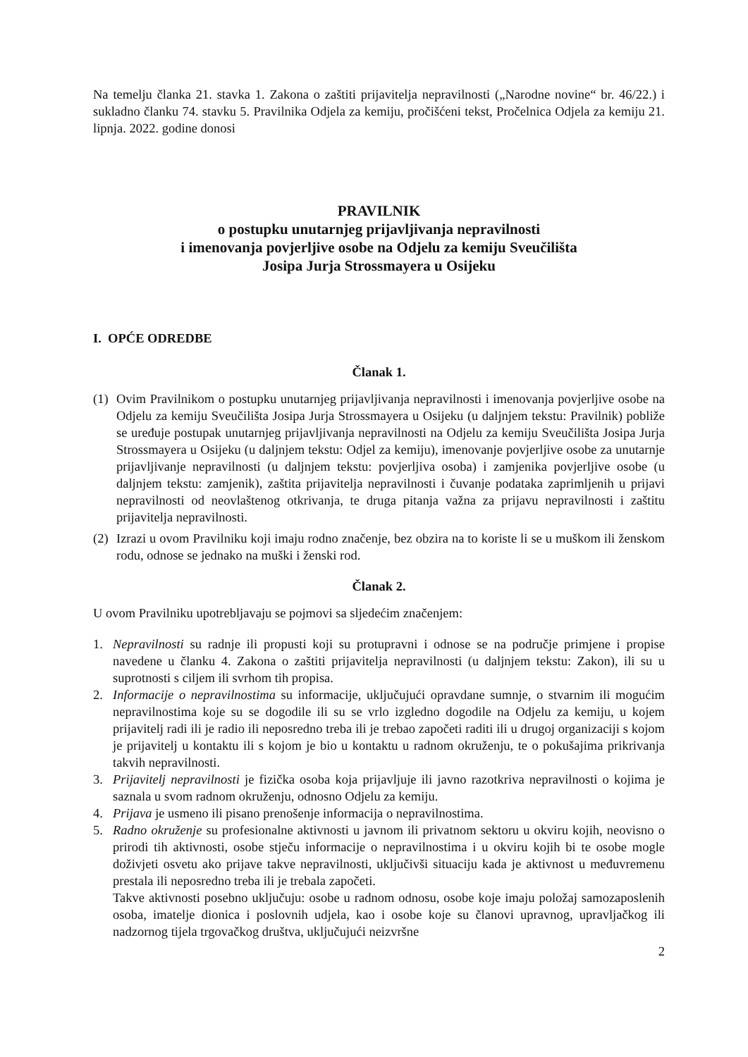Na temelju članka 21. stavka 1. Zakona o zaštiti prijavitelja nepravilnosti („Narodne novine“ br. 46/22.) i sukladno članku 74. stavku 5. Pravilnika Odjela za kemiju, pročišćeni tekst, Pročelnica Odjela za kemiju 21. lipnja. 2022. godine donosi
PRAVILNIK
o postupku unutarnjeg prijavljivanja nepravilnosti
i imenovanja povjerljive osobe na Odjelu za kemiju Sveučilišta
Josipa Jurja Strossmayera u Osijeku
I. OPĆE ODREDBE
Članak 1.
(1)
Ovim Pravilnikom o postupku unutarnjeg prijavljivanja nepravilnosti i imenovanja povjerljive osobe na Odjelu za kemiju Sveučilišta Josipa Jurja Strossmayera u Osijeku (u daljnjem tekstu: Pravilnik) pobliže se uređuje postupak unutarnjeg prijavljivanja nepravilnosti na Odjelu za kemiju Sveučilišta Josipa Jurja Strossmayera u Osijeku (u daljnjem tekstu: Odjel za kemiju), imenovanje povjerljive osobe za unutarnje prijavljivanje nepravilnosti (u daljnjem tekstu: povjerljiva osoba) i zamjenika povjerljive osobe (u daljnjem tekstu: zamjenik), zaštita prijavitelja nepravilnosti i čuvanje podataka zaprimljenih u prijavi nepravilnosti od neovlaštenog otkrivanja, te druga pitanja važna za prijavu nepravilnosti i zaštitu prijavitelja nepravilnosti.
(2)
Izrazi u ovom Pravilniku koji imaju rodno značenje, bez obzira na to koriste li se u muškom ili ženskom rodu, odnose se jednako na muški i ženski rod.
Članak 2.
U ovom Pravilniku upotrebljavaju se pojmovi sa sljedećim značenjem:
1. Nepravilnosti su radnje ili propusti koji su protupravni i odnose se na područje primjene i propise navedene u članku 4. Zakona o zaštiti prijavitelja nepravilnosti (u daljnjem tekstu: Zakon), ili su u suprotnosti s ciljem ili svrhom tih propisa.
2. Informacije o nepravilnostima su informacije, uključujući opravdane sumnje, o stvarnim ili mogućim nepravilnostima koje su se dogodile ili su se vrlo izgledno dogodile na Odjelu za kemiju, u kojem prijavitelj radi ili je radio ili neposredno treba ili je trebao započeti raditi ili u drugoj organizaciji s kojom je prijavitelj u kontaktu ili s kojom je bio u kontaktu u radnom okruženju, te o pokušajima prikrivanja takvih nepravilnosti.
3. Prijavitelj nepravilnosti je fizička osoba koja prijavljuje ili javno razotkriva nepravilnosti o kojima je saznala u svom radnom okruženju, odnosno Odjelu za kemiju.
4. Prijava je usmeno ili pisano prenošenje informacija o nepravilnostima.
5. Radno okruženje su profesionalne aktivnosti u javnom ili privatnom sektoru u okviru kojih, neovisno o prirodi tih aktivnosti, osobe stječu informacije o nepravilnostima i u okviru kojih bi te osobe mogle doživjeti osvetu ako prijave takve nepravilnosti, uključivši situaciju kada je aktivnost u međuvremenu prestala ili neposredno treba ili je trebala započeti.
Takve aktivnosti posebno uključuju: osobe u radnom odnosu, osobe koje imaju položaj samozaposlenih osoba, imatelje dionica i poslovnih udjela, kao i osobe koje su članovi upravnog, upravljačkog ili nadzornog tijela trgovačkog društva, uključujući neizvršne
2